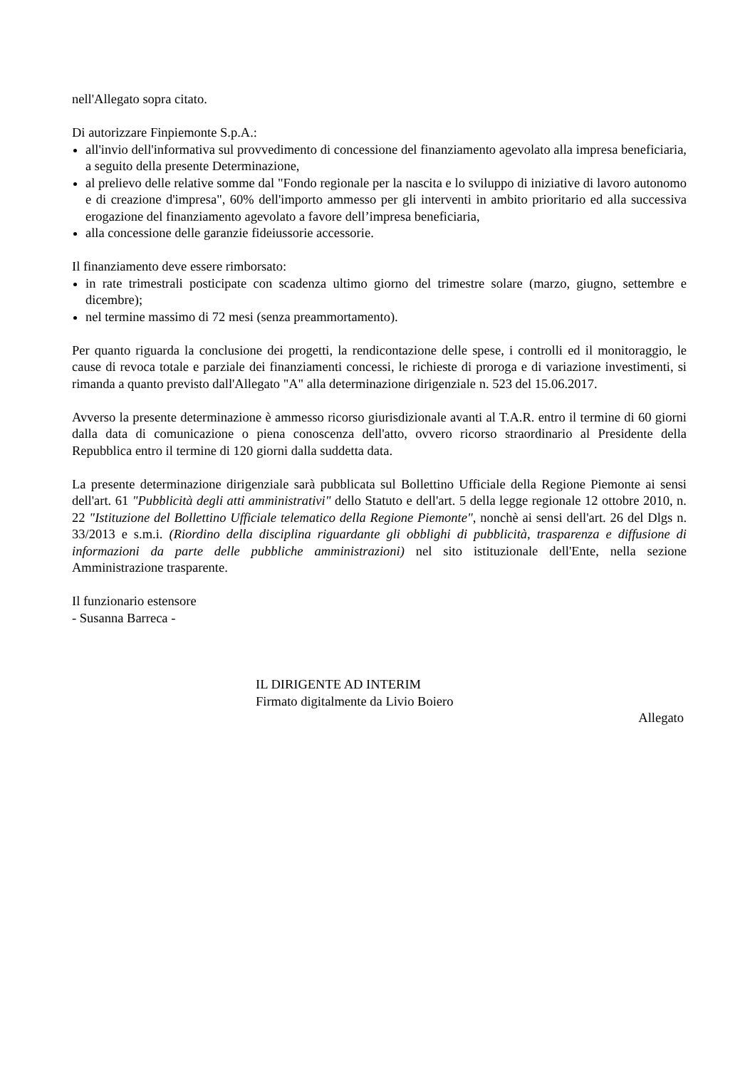nell'Allegato sopra citato.
Di autorizzare Finpiemonte S.p.A.:
all'invio dell'informativa sul provvedimento di concessione del finanziamento agevolato alla impresa beneficiaria, a seguito della presente Determinazione,
al prelievo delle relative somme dal "Fondo regionale per la nascita e lo sviluppo di iniziative di lavoro autonomo e di creazione d'impresa", 60% dell'importo ammesso per gli interventi in ambito prioritario ed alla successiva erogazione del finanziamento agevolato a favore dell’impresa beneficiaria,
alla concessione delle garanzie fideiussorie accessorie.
Il finanziamento deve essere rimborsato:
in rate trimestrali posticipate con scadenza ultimo giorno del trimestre solare (marzo, giugno, settembre e dicembre);
nel termine massimo di 72 mesi (senza preammortamento).
Per quanto riguarda la conclusione dei progetti, la rendicontazione delle spese, i controlli ed il monitoraggio, le cause di revoca totale e parziale dei finanziamenti concessi, le richieste di proroga e di variazione investimenti, si rimanda a quanto previsto dall'Allegato "A" alla determinazione dirigenziale n. 523 del 15.06.2017.
Avverso la presente determinazione è ammesso ricorso giurisdizionale avanti al T.A.R. entro il termine di 60 giorni dalla data di comunicazione o piena conoscenza dell'atto, ovvero ricorso straordinario al Presidente della Repubblica entro il termine di 120 giorni dalla suddetta data.
La presente determinazione dirigenziale sarà pubblicata sul Bollettino Ufficiale della Regione Piemonte ai sensi dell'art. 61 "Pubblicità degli atti amministrativi" dello Statuto e dell'art. 5 della legge regionale 12 ottobre 2010, n. 22 "Istituzione del Bollettino Ufficiale telematico della Regione Piemonte", nonchè ai sensi dell'art. 26 del Dlgs n. 33/2013 e s.m.i. (Riordino della disciplina riguardante gli obblighi di pubblicità, trasparenza e diffusione di informazioni da parte delle pubbliche amministrazioni) nel sito istituzionale dell'Ente, nella sezione Amministrazione trasparente.
Il funzionario estensore
- Susanna Barreca -
IL DIRIGENTE AD INTERIM
Firmato digitalmente da Livio Boiero
Allegato